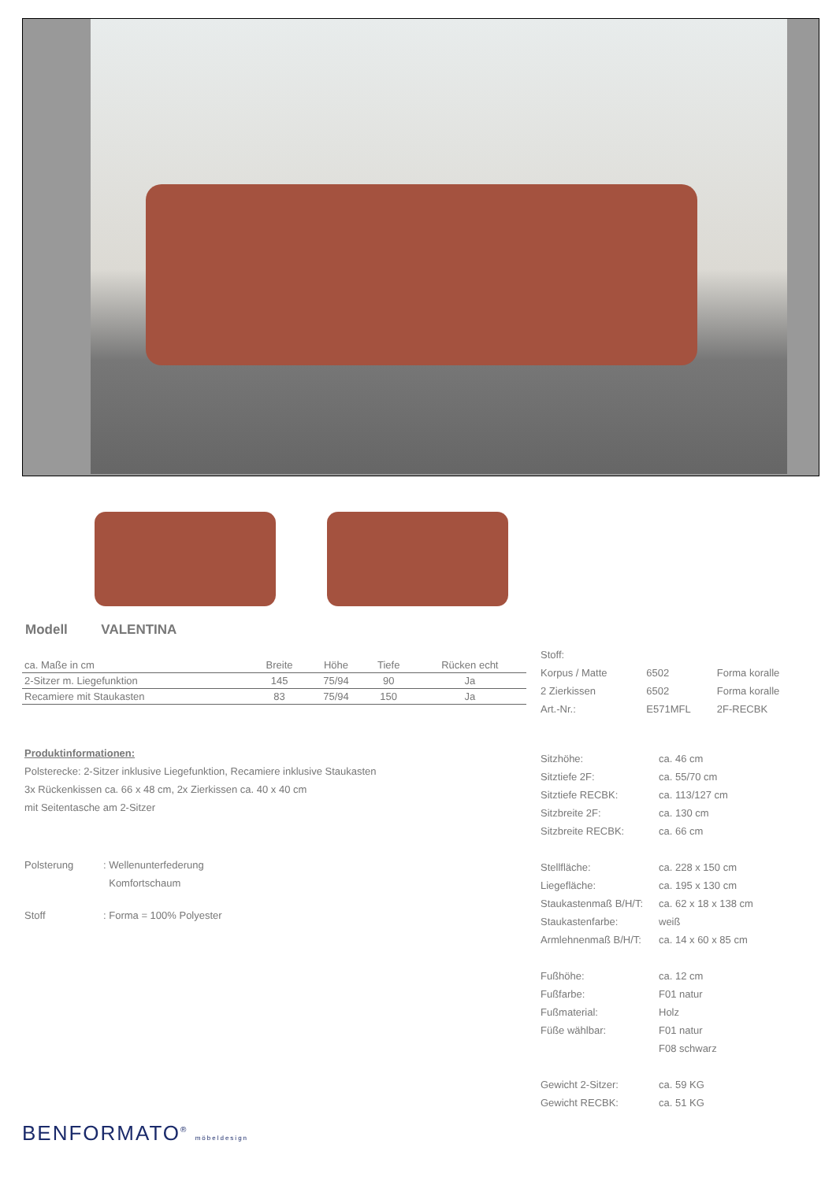Modell VALENTINA
| ca. Maße in cm | Breite | Höhe | Tiefe | Rücken echt |
| --- | --- | --- | --- | --- |
| 2-Sitzer m. Liegefunktion | 145 | 75/94 | 90 | Ja |
| Recamiere mit Staukasten | 83 | 75/94 | 150 | Ja |
Produktinformationen:
Polsterecke: 2-Sitzer inklusive Liegefunktion, Recamiere inklusive Staukasten
3x Rückenkissen ca. 66 x 48 cm, 2x Zierkissen ca. 40 x 40 cm
mit Seitentasche am 2-Sitzer
| Polsterung | : Wellenunterfederung |
| | Komfortschaum |
| Stoff | : Forma = 100% Polyester |
BENFORMATO<sup>®</sup> möbeldesign
| Stoff: | | |
| Korpus / Matte | 6502 | Forma koralle |
| 2 Zierkissen | 6502 | Forma koralle |
| Art.-Nr.: | E571MFL | 2F-RECBK |
| Sitzhöhe: | ca. 46 cm |
| Sitztiefe 2F: | ca. 55/70 cm |
| Sitztiefe RECBK: | ca. 113/127 cm |
| Sitzbreite 2F: | ca. 130 cm |
| Sitzbreite RECBK: | ca. 66 cm |
| Stellfläche: | ca. 228 x 150 cm |
| Liegefläche: | ca. 195 x 130 cm |
| Staukastenmaß B/H/T: | ca. 62 x 18 x 138 cm |
| Staukastenfarbe: | weiß |
| Armlehnenmaß B/H/T: | ca. 14 x 60 x 85 cm |
| Fußhöhe: | ca. 12 cm |
| Fußfarbe: | F01 natur |
| Fußmaterial: | Holz |
| Füße wählbar: | F01 natur |
| | F08 schwarz |
| Gewicht 2-Sitzer: | ca. 59 KG |
| Gewicht RECBK: | ca. 51 KG |